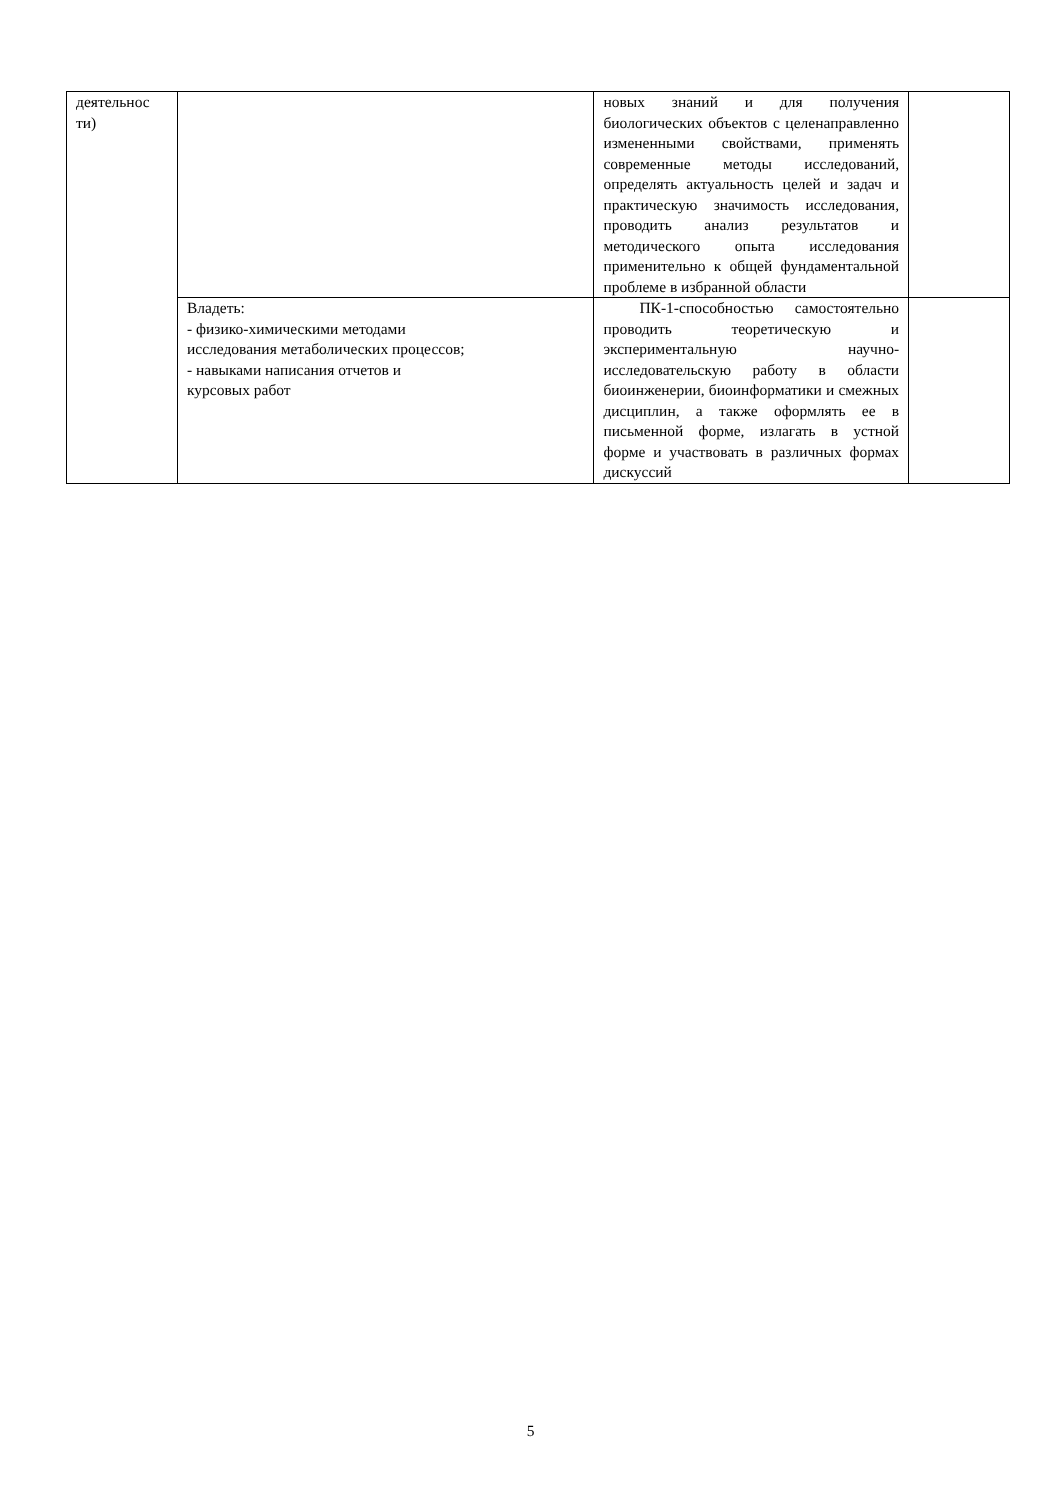| деятельнос ти) | | новых знаний и для получения биологических объектов с целенаправленно измененными свойствами, применять современные методы исследований, определять актуальность целей и задач и практическую значимость исследования, проводить анализ результатов и методического опыта исследования применительно к общей фундаментальной проблеме в избранной области | |
| | Владеть: - физико-химическими методами исследования метаболических процессов; - навыками написания отчетов и курсовых работ | ПК-1-способностью самостоятельно проводить теоретическую и экспериментальную научно-исследовательскую работу в области биоинженерии, биоинформатики и смежных дисциплин, а также оформлять ее в письменной форме, излагать в устной форме и участвовать в различных формах дискуссий | |
5